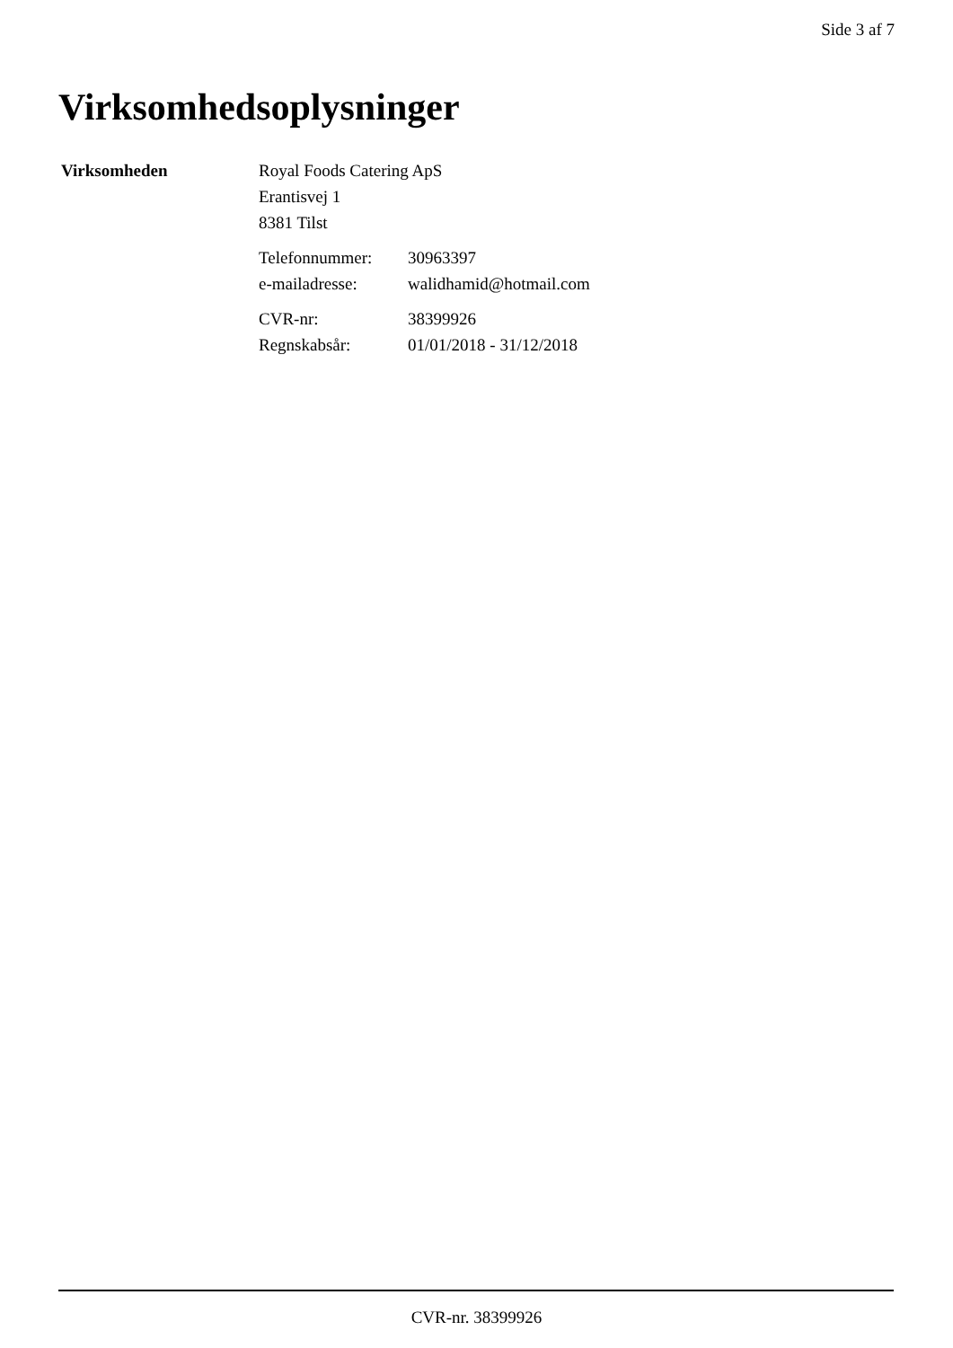Side 3 af 7
Virksomhedsoplysninger
Virksomheden Royal Foods Catering ApS
Erantisvej 1
8381 Tilst
| Telefonnummer: | 30963397 |
| e-mailadresse: | walidhamid@hotmail.com |
| CVR-nr: | 38399926 |
| Regnskabsår: | 01/01/2018 - 31/12/2018 |
CVR-nr. 38399926